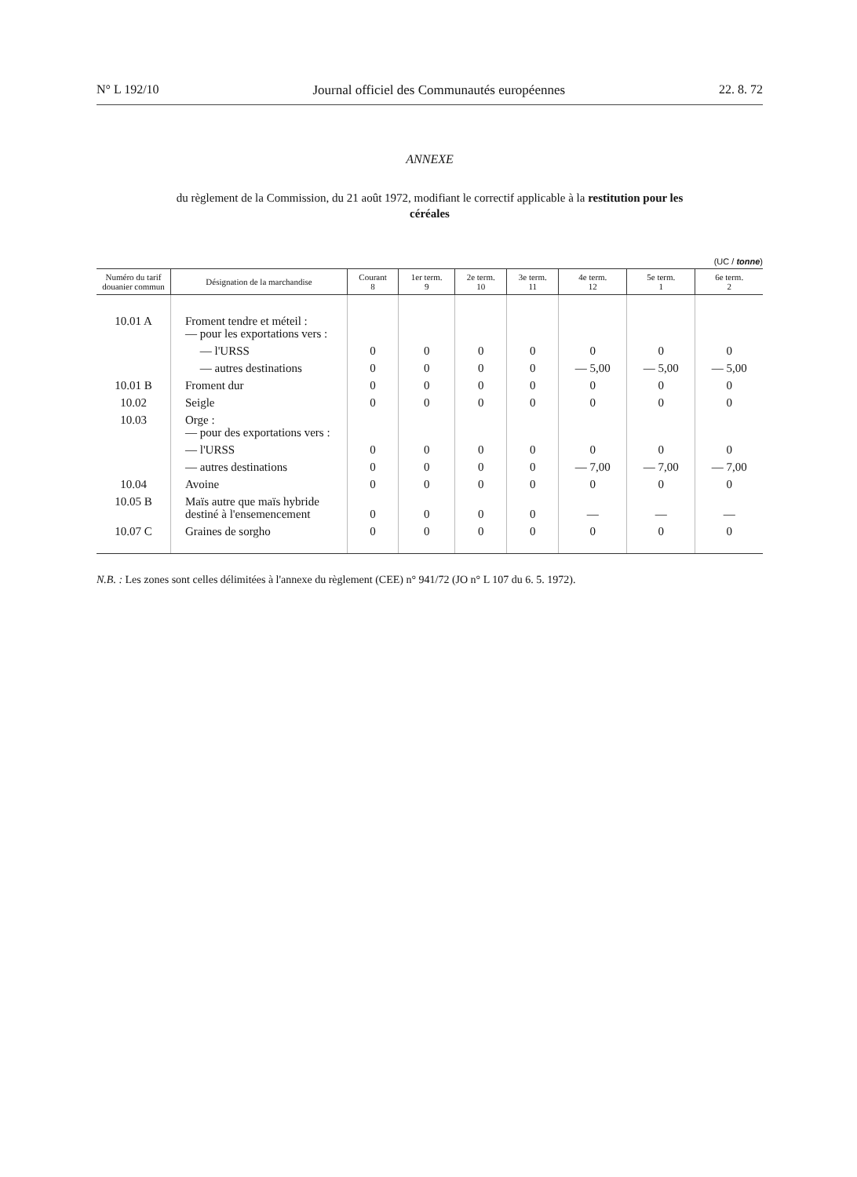N° L 192/10 Journal officiel des Communautés européennes 22. 8. 72
ANNEXE
du règlement de la Commission, du 21 août 1972, modifiant le correctif applicable à la restitution pour les céréales
(UC / tonne)
| Numéro du tarif douanier commun | Désignation de la marchandise | Courant 8 | 1er term. 9 | 2e term. 10 | 3e term. 11 | 4e term. 12 | 5e term. 1 | 6e term. 2 |
| --- | --- | --- | --- | --- | --- | --- | --- | --- |
| 10.01 A | Froment tendre et méteil : — pour les exportations vers : | | | | | | | |
| | — l'URSS | 0 | 0 | 0 | 0 | 0 | 0 | 0 |
| | — autres destinations | 0 | 0 | 0 | 0 | — 5,00 | — 5,00 | — 5,00 |
| 10.01 B | Froment dur | 0 | 0 | 0 | 0 | 0 | 0 | 0 |
| 10.02 | Seigle | 0 | 0 | 0 | 0 | 0 | 0 | 0 |
| 10.03 | Orge : — pour des exportations vers : | | | | | | | |
| | — l'URSS | 0 | 0 | 0 | 0 | 0 | 0 | 0 |
| | — autres destinations | 0 | 0 | 0 | 0 | — 7,00 | — 7,00 | — 7,00 |
| 10.04 | Avoine | 0 | 0 | 0 | 0 | 0 | 0 | 0 |
| 10.05 B | Maïs autre que maïs hybride destiné à l'ensemencement | 0 | 0 | 0 | 0 | — | — | — |
| 10.07 C | Graines de sorgho | 0 | 0 | 0 | 0 | 0 | 0 | 0 |
N.B. : Les zones sont celles délimitées à l'annexe du règlement (CEE) n° 941/72 (JO n° L 107 du 6. 5. 1972).